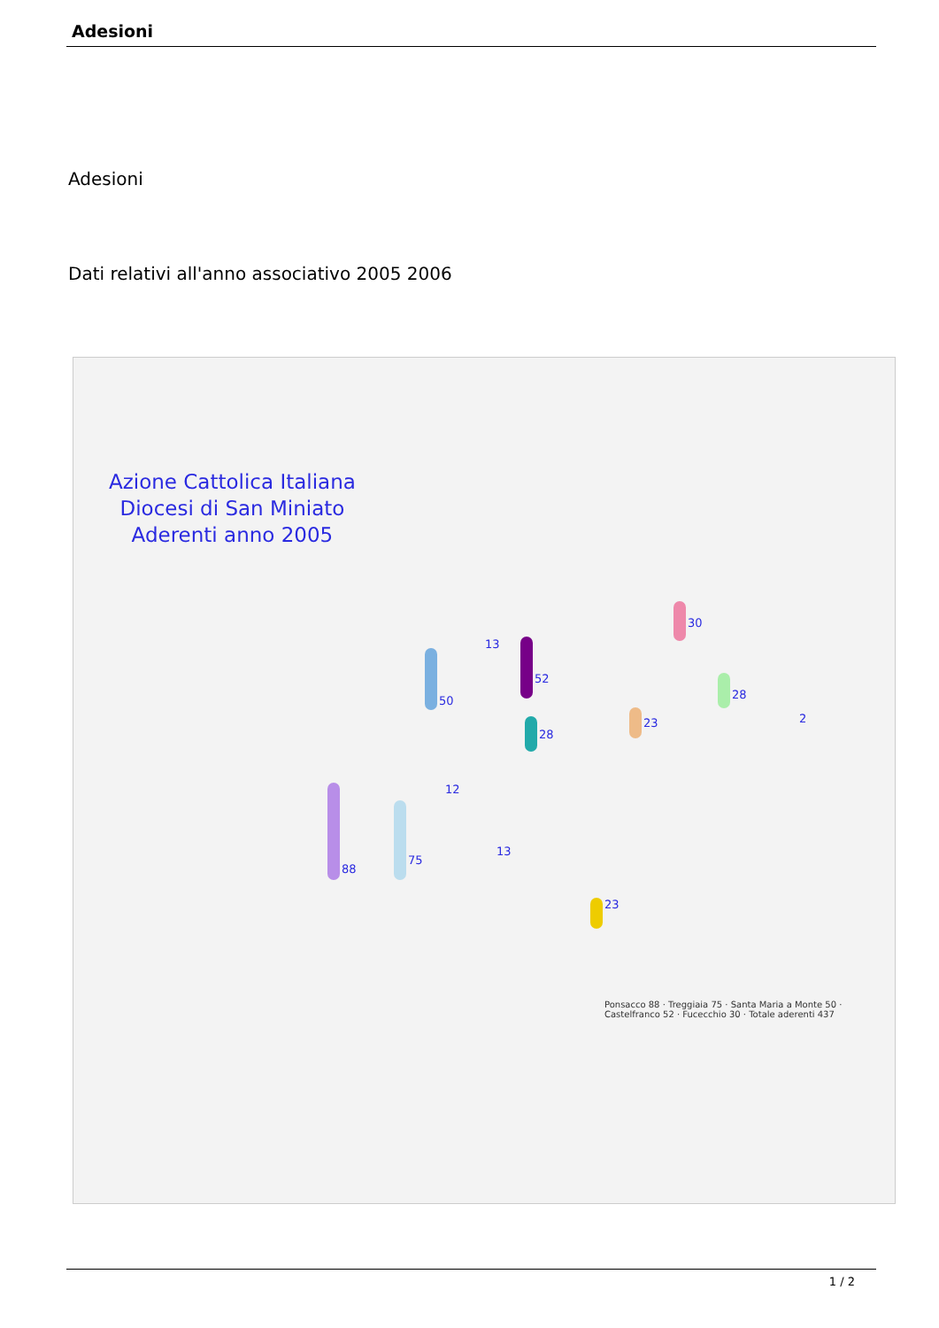Adesioni
Adesioni
Dati relativi all'anno associativo 2005 2006
Azione Cattolica Italiana
Diocesi di San Miniato
Aderenti anno 2005
88
75
50
52
30
28
28
23
23
13
13
12
2
Ponsacco 88 · Treggiaia 75 · Santa Maria a Monte 50 · Castelfranco 52 · Fucecchio 30 · Totale aderenti 437
1 / 2